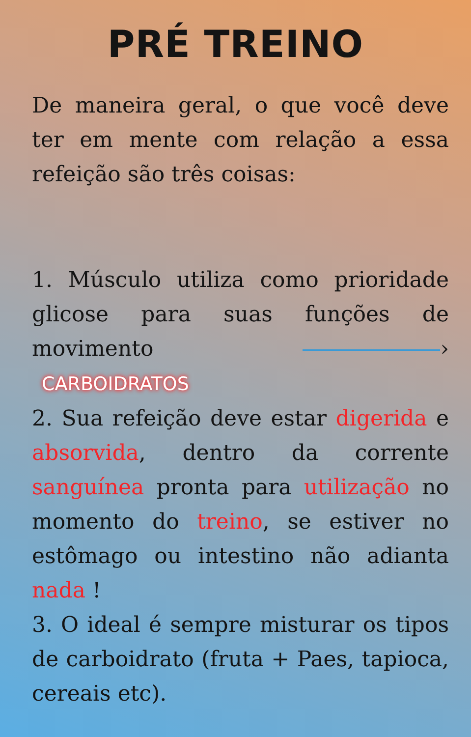PRÉ TREINO
De maneira geral, o que você deve ter em mente com relação a essa refeição são três coisas:
1. Músculo utiliza como prioridade glicose para suas funções de movimento › CARBOIDRATOS
2. Sua refeição deve estar digerida e absorvida, dentro da corrente sanguínea pronta para utilização no momento do treino, se estiver no estômago ou intestino não adianta nada !
3. O ideal é sempre misturar os tipos de carboidrato (fruta + Paes, tapioca, cereais etc).